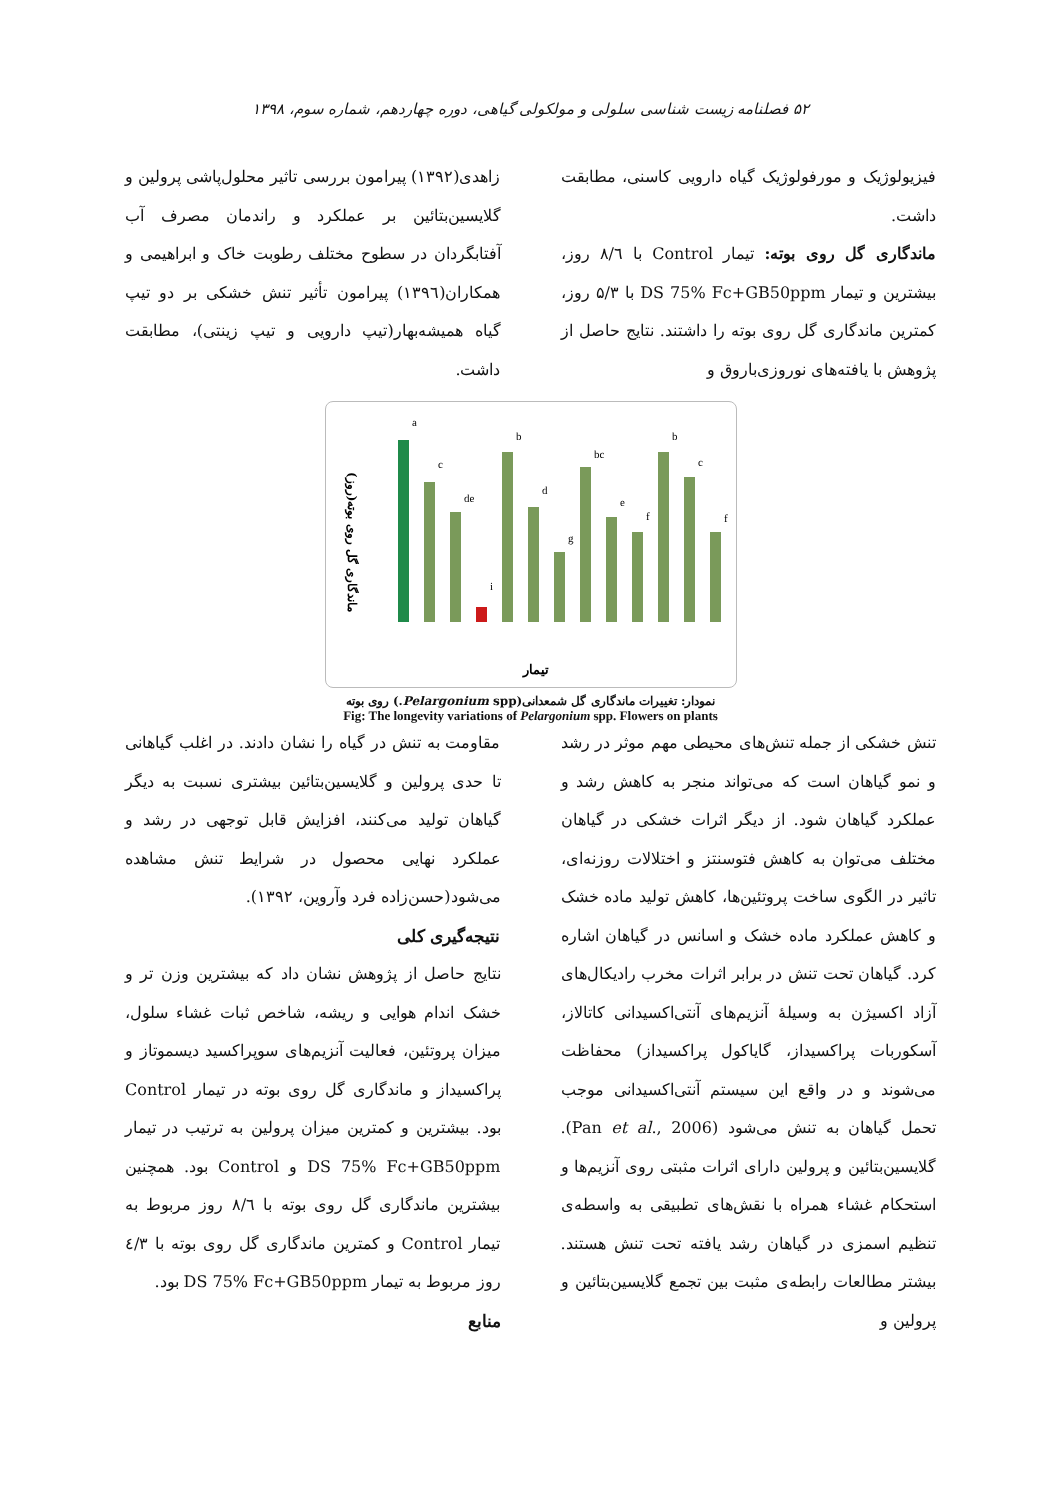۵۲ فصلنامه زیست شناسی سلولی و مولکولی گیاهی، دوره چهاردهم، شماره سوم، ۱۳۹۸
فیزیولوژیک و مورفولوژیک گیاه دارویی کاسنی، مطابقت داشت.
ماندگاری گل روی بوته: تیمار Control با ۸/٦ روز، بیشترین و تیمار DS 75% Fc+GB50ppm با ۵/۳ روز، کمترین ماندگاری گل روی بوته را داشتند. نتایج حاصل از پژوهش با یافته‌های نوروزی‌باروق و
زاهدی(۱۳۹۲) پیرامون بررسی تاثیر محلول‌پاشی پرولین و گلایسین‌بتائین بر عملکرد و راندمان مصرف آب آفتابگردان در سطوح مختلف رطوبت خاک و ابراهیمی و همکاران(۱۳۹٦) پیرامون تأثیر تنش خشکی بر دو تیپ گیاه همیشه‌بهار(تیپ دارویی و تیپ زینتی)، مطابقت داشت.
ماندگاری گل روی بوته(روز)
a
c
de
i
b
d
g
bc
e
f
b
c
f
تیمار
نمودار: تغییرات ماندگاری گل شمعدانی(Pelargonium spp.) روی بوته
Fig: The longevity variations of Pelargonium spp. Flowers on plants
تنش خشکی از جمله تنش‌های محیطی مهم موثر در رشد و نمو گیاهان است که می‌تواند منجر به کاهش رشد و عملکرد گیاهان شود. از دیگر اثرات خشکی در گیاهان مختلف می‌توان به کاهش فتوسنتز و اختلالات روزنه‌ای، تاثیر در الگوی ساخت پروتئین‌ها، کاهش تولید ماده خشک و کاهش عملکرد ماده خشک و اسانس در گیاهان اشاره کرد. گیاهان تحت تنش در برابر اثرات مخرب رادیکال‌های آزاد اکسیژن به وسیلهٔ آنزیم‌های آنتی‌اکسیدانی کاتالاز، آسکوربات پراکسیداز، گایاکول پراکسیداز) محفاظت می‌شوند و در واقع این سیستم آنتی‌اکسیدانی موجب تحمل گیاهان به تنش می‌شود (Pan et al., 2006). گلایسین‌بتائین و پرولین دارای اثرات مثبتی روی آنزیم‌ها و استحکام غشاء همراه با نقش‌های تطبیقی به واسطه‌ی تنظیم اسمزی در گیاهان رشد یافته تحت تنش هستند. بیشتر مطالعات رابطه‌ی مثبت بین تجمع گلایسین‌بتائین و پرولین و
مقاومت به تنش در گیاه را نشان دادند. در اغلب گیاهانی تا حدی پرولین و گلایسین‌بتائین بیشتری نسبت به دیگر گیاهان تولید می‌کنند، افزایش قابل توجهی در رشد و عملکرد نهایی محصول در شرایط تنش مشاهده می‌شود(حسن‌زاده فرد وآروین، ۱۳۹۲).
نتیجه‌گیری کلی
نتایج حاصل از پژوهش نشان داد که بیشترین وزن تر و خشک اندام هوایی و ریشه، شاخص ثبات غشاء سلول، میزان پروتئین، فعالیت آنزیم‌های سوپراکسید دیسموتاز و پراکسیداز و ماندگاری گل روی بوته در تیمار Control بود. بیشترین و کمترین میزان پرولین به ترتیب در تیمار DS 75% Fc+GB50ppm و Control بود. همچنین بیشترین ماندگاری گل روی بوته با ۸/٦ روز مربوط به تیمار Control و کمترین ماندگاری گل روی بوته با ٤/۳ روز مربوط به تیمار DS 75% Fc+GB50ppm بود.
منابع